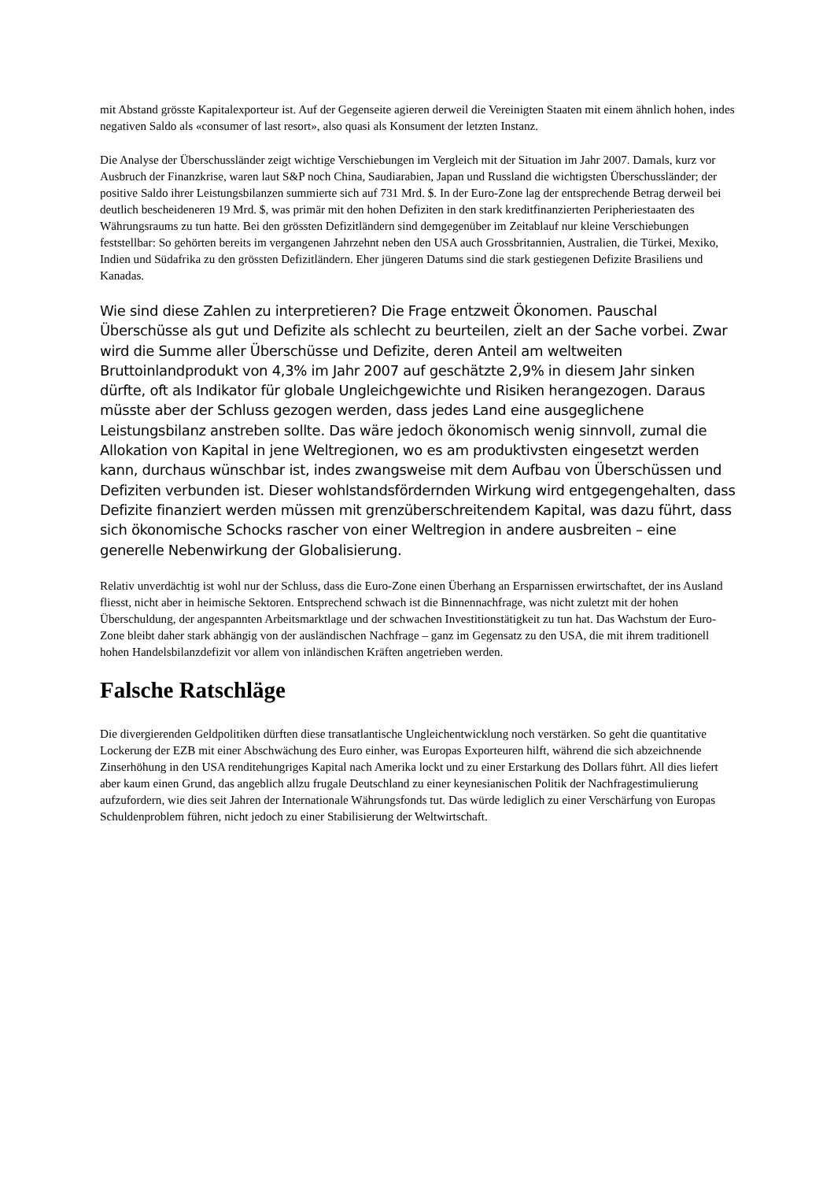mit Abstand grösste Kapitalexporteur ist. Auf der Gegenseite agieren derweil die Vereinigten Staaten mit einem ähnlich hohen, indes negativen Saldo als «consumer of last resort», also quasi als Konsument der letzten Instanz.
Die Analyse der Überschussländer zeigt wichtige Verschiebungen im Vergleich mit der Situation im Jahr 2007. Damals, kurz vor Ausbruch der Finanzkrise, waren laut S&P noch China, Saudiarabien, Japan und Russland die wichtigsten Überschussländer; der positive Saldo ihrer Leistungsbilanzen summierte sich auf 731 Mrd. $. In der Euro-Zone lag der entsprechende Betrag derweil bei deutlich bescheideneren 19 Mrd. $, was primär mit den hohen Defiziten in den stark kreditfinanzierten Peripheriestaaten des Währungsraums zu tun hatte. Bei den grössten Defizitländern sind demgegenüber im Zeitablauf nur kleine Verschiebungen feststellbar: So gehörten bereits im vergangenen Jahrzehnt neben den USA auch Grossbritannien, Australien, die Türkei, Mexiko, Indien und Südafrika zu den grössten Defizitländern. Eher jüngeren Datums sind die stark gestiegenen Defizite Brasiliens und Kanadas.
Wie sind diese Zahlen zu interpretieren? Die Frage entzweit Ökonomen. Pauschal Überschüsse als gut und Defizite als schlecht zu beurteilen, zielt an der Sache vorbei. Zwar wird die Summe aller Überschüsse und Defizite, deren Anteil am weltweiten Bruttoinlandprodukt von 4,3% im Jahr 2007 auf geschätzte 2,9% in diesem Jahr sinken dürfte, oft als Indikator für globale Ungleichgewichte und Risiken herangezogen. Daraus müsste aber der Schluss gezogen werden, dass jedes Land eine ausgeglichene Leistungsbilanz anstreben sollte. Das wäre jedoch ökonomisch wenig sinnvoll, zumal die Allokation von Kapital in jene Weltregionen, wo es am produktivsten eingesetzt werden kann, durchaus wünschbar ist, indes zwangsweise mit dem Aufbau von Überschüssen und Defiziten verbunden ist. Dieser wohlstandsfördernden Wirkung wird entgegengehalten, dass Defizite finanziert werden müssen mit grenzüberschreitendem Kapital, was dazu führt, dass sich ökonomische Schocks rascher von einer Weltregion in andere ausbreiten – eine generelle Nebenwirkung der Globalisierung.
Relativ unverdächtig ist wohl nur der Schluss, dass die Euro-Zone einen Überhang an Ersparnissen erwirtschaftet, der ins Ausland fliesst, nicht aber in heimische Sektoren. Entsprechend schwach ist die Binnennachfrage, was nicht zuletzt mit der hohen Überschuldung, der angespannten Arbeitsmarktlage und der schwachen Investitionstätigkeit zu tun hat. Das Wachstum der Euro-Zone bleibt daher stark abhängig von der ausländischen Nachfrage – ganz im Gegensatz zu den USA, die mit ihrem traditionell hohen Handelsbilanzdefizit vor allem von inländischen Kräften angetrieben werden.
Falsche Ratschläge
Die divergierenden Geldpolitiken dürften diese transatlantische Ungleichentwicklung noch verstärken. So geht die quantitative Lockerung der EZB mit einer Abschwächung des Euro einher, was Europas Exporteuren hilft, während die sich abzeichnende Zinserhöhung in den USA renditehungriges Kapital nach Amerika lockt und zu einer Erstarkung des Dollars führt. All dies liefert aber kaum einen Grund, das angeblich allzu frugale Deutschland zu einer keynesianischen Politik der Nachfragestimulierung aufzufordern, wie dies seit Jahren der Internationale Währungsfonds tut. Das würde lediglich zu einer Verschärfung von Europas Schuldenproblem führen, nicht jedoch zu einer Stabilisierung der Weltwirtschaft.